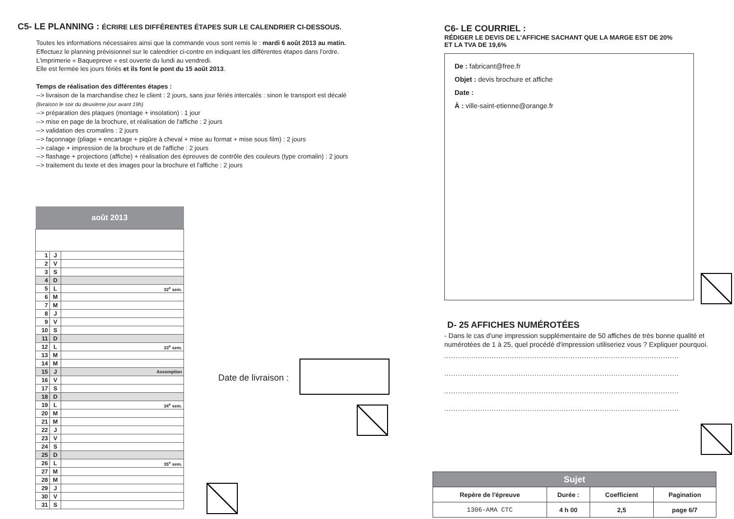C5- LE PLANNING : ÉCRIRE LES DIFFÉRENTES ÉTAPES SUR LE CALENDRIER CI-DESSOUS.
Toutes les informations nécessaires ainsi que la commande vous sont remis le : mardi 6 août 2013 au matin.
Effectuez le planning prévisionnel sur le calendrier ci-contre en indiquant les différentes étapes dans l'ordre.
L'imprimerie « Baquepreve » est ouverte du lundi au vendredi.
Elle est fermée les jours fériés et ils font le pont du 15 août 2013.
Temps de réalisation des différentes étapes :
--> livraison de la marchandise chez le client : 2 jours, sans jour fériés intercalés : sinon le transport est décalé
(livraison le soir du deuxième jour avant 19h)
--> préparation des plaques (montage + insolation) : 1 jour
--> mise en page de la brochure, et réalisation de l'affiche : 2 jours
--> validation des cromalins : 2 jours
--> façonnage (pliage + encartage + piqûre à cheval + mise au format + mise sous film) : 2 jours
--> calage + impression de la brochure et de l'affiche : 2 jours
--> flashage + projections (affiche) + réalisation des épreuves de contrôle des couleurs (type cromalin) : 2 jours
--> traitement du texte et des images pour la brochure et l'affiche : 2 jours
| août 2013 | | |
| --- | --- | --- |
| 1 | J | |
| 2 | V | |
| 3 | S | |
| 4 | D | |
| 5 | L | 32<sup>e</sup> sem. |
| 6 | M | |
| 7 | M | |
| 8 | J | |
| 9 | V | |
| 10 | S | |
| 11 | D | |
| 12 | L | 33<sup>e</sup> sem. |
| 13 | M | |
| 14 | M | |
| 15 | J | Assomption |
| 16 | V | |
| 17 | S | |
| 18 | D | |
| 19 | L | 34<sup>e</sup> sem. |
| 20 | M | |
| 21 | M | |
| 22 | J | |
| 23 | V | |
| 24 | S | |
| 25 | D | |
| 26 | L | 35<sup>e</sup> sem. |
| 27 | M | |
| 28 | M | |
| 29 | J | |
| 30 | V | |
| 31 | S | |
Date de livraison :
C6- LE COURRIEL :
RÉDIGER LE DEVIS DE L'AFFICHE SACHANT QUE LA MARGE EST DE 20%
ET LA TVA DE 19,6%
De : fabricant@free.fr
Objet : devis brochure et affiche
Date :
À : ville-saint-etienne@orange.fr
D- 25 AFFICHES NUMÉROTÉES
- Dans le cas d'une impression supplémentaire de 50 affiches de très bonne qualité et numérotées de 1 à 25, quel procédé d'impression utiliseriez vous ? Expliquer pourquoi.
........................................................................................................
........................................................................................................
........................................................................................................
........................................................................................................
| Sujet | | | |
| --- | --- | --- | --- |
| Repère de l'épreuve | Durée : | Coefficient | Pagination |
| 1306-AMA CTC | 4 h 00 | 2,5 | page 6/7 |